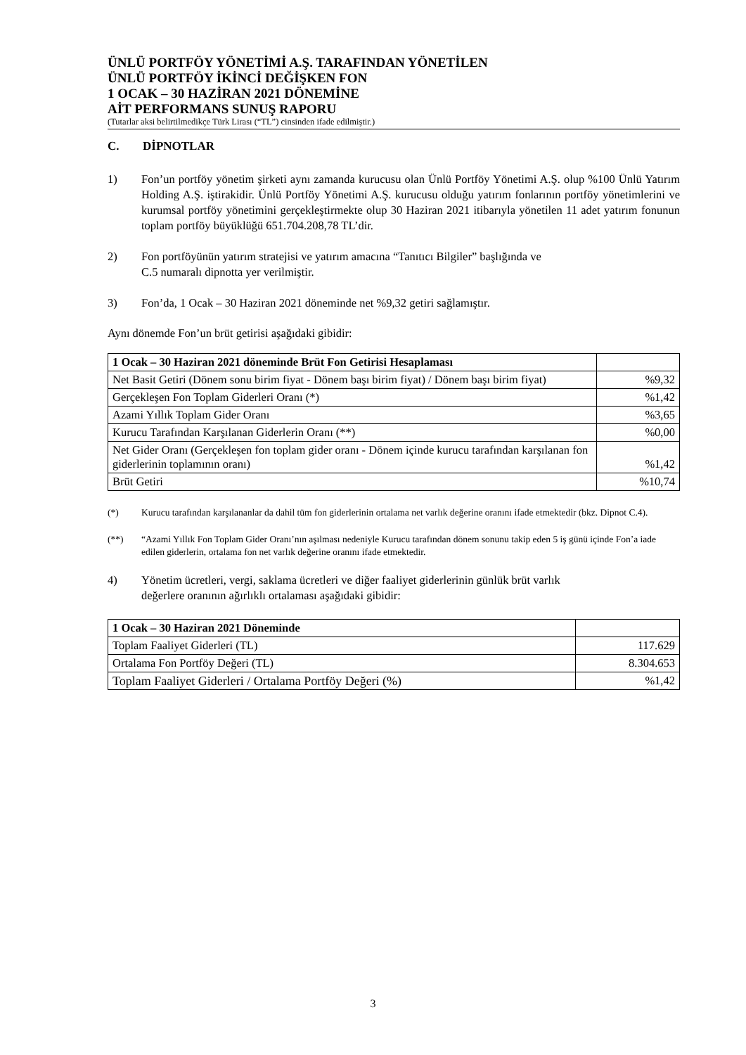ÜNLÜ PORTFÖY YÖNETİMİ A.Ş. TARAFINDAN YÖNETİLEN
ÜNLÜ PORTFÖY İKİNCİ DEĞİŞKEN FON
1 OCAK – 30 HAZİRAN 2021 DÖNEMİNE
AİT PERFORMANS SUNUŞ RAPORU
(Tutarlar aksi belirtilmedikçe Türk Lirası (“TL”) cinsinden ifade edilmiştir.)
C. DİPNOTLAR
1) Fon’un portföy yönetim şirketi aynı zamanda kurucusu olan Ünlü Portföy Yönetimi A.Ş. olup %100 Ünlü Yatırım Holding A.Ş. iştirakidir. Ünlü Portföy Yönetimi A.Ş. kurucusu olduğu yatırım fonlarının portföy yönetimlerini ve kurumsal portföy yönetimini gerçekleştirmekte olup 30 Haziran 2021 itibarıyla yönetilen 11 adet yatırım fonunun toplam portföy büyüklüğü 651.704.208,78 TL’dir.
2) Fon portföyünün yatırım stratejisi ve yatırım amacına “Tanıtıcı Bilgiler” başlığında ve
C.5 numaralı dipnotta yer verilmiştir.
3) Fon’da, 1 Ocak – 30 Haziran 2021 döneminde net %9,32 getiri sağlamıştır.
Aynı dönemde Fon’un brüt getirisi aşağıdaki gibidir:
| 1 Ocak – 30 Haziran 2021 döneminde Brüt Fon Getirisi Hesaplaması | |
| Net Basit Getiri (Dönem sonu birim fiyat - Dönem başı birim fiyat) / Dönem başı birim fiyat) | %9,32 |
| Gerçekleşen Fon Toplam Giderleri Oranı (*) | %1,42 |
| Azami Yıllık Toplam Gider Oranı | %3,65 |
| Kurucu Tarafından Karşılanan Giderlerin Oranı (**) | %0,00 |
| Net Gider Oranı (Gerçekleşen fon toplam gider oranı - Dönem içinde kurucu tarafından karşılanan fon giderlerinin toplamının oranı) | %1,42 |
| Brüt Getiri | %10,74 |
(*) Kurucu tarafından karşılananlar da dahil tüm fon giderlerinin ortalama net varlık değerine oranını ifade etmektedir (bkz. Dipnot C.4).
(**) “Azami Yıllık Fon Toplam Gider Oranı’nın aşılması nedeniyle Kurucu tarafından dönem sonunu takip eden 5 iş günü içinde Fon’a iade edilen giderlerin, ortalama fon net varlık değerine oranını ifade etmektedir.
4) Yönetim ücretleri, vergi, saklama ücretleri ve diğer faaliyet giderlerinin günlük brüt varlık
değerlere oranının ağırlıklı ortalaması aşağıdaki gibidir:
| 1 Ocak – 30 Haziran 2021 Döneminde | |
| Toplam Faaliyet Giderleri (TL) | 117.629 |
| Ortalama Fon Portföy Değeri (TL) | 8.304.653 |
| Toplam Faaliyet Giderleri / Ortalama Portföy Değeri (%) | %1,42 |
3